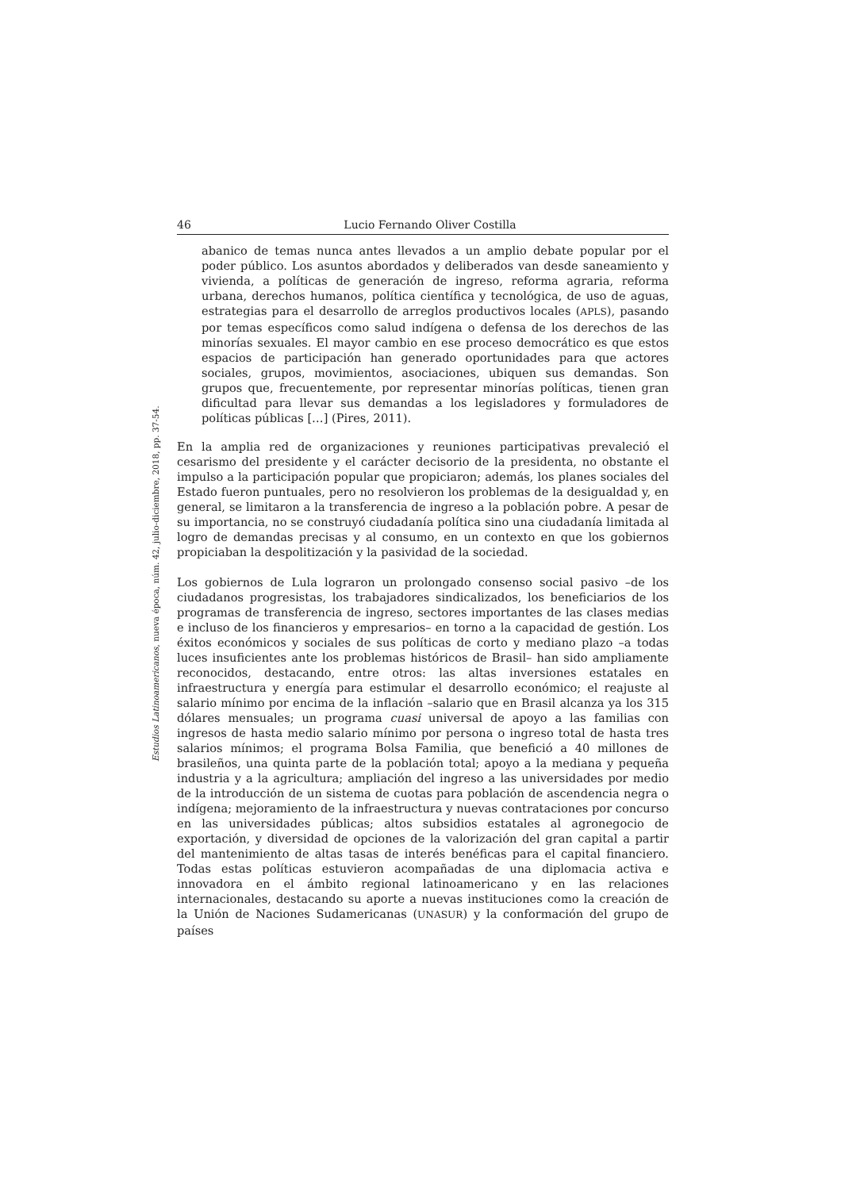Estudios Latinoamericanos, nueva época, núm. 42, julio-diciembre, 2018, pp. 37-54.
46 Lucio Fernando Oliver Costilla
abanico de temas nunca antes llevados a un amplio debate popular por el poder público. Los asuntos abordados y deliberados van desde saneamiento y vivienda, a políticas de generación de ingreso, reforma agraria, reforma urbana, derechos humanos, política científica y tecnológica, de uso de aguas, estrategias para el desarrollo de arreglos productivos locales (APLS), pasando por temas específicos como salud indígena o defensa de los derechos de las minorías sexuales. El mayor cambio en ese proceso democrático es que estos espacios de participación han generado oportunidades para que actores sociales, grupos, movimientos, asociaciones, ubiquen sus demandas. Son grupos que, frecuentemente, por representar minorías políticas, tienen gran dificultad para llevar sus demandas a los legisladores y formuladores de políticas públicas […] (Pires, 2011).
En la amplia red de organizaciones y reuniones participativas prevaleció el cesarismo del presidente y el carácter decisorio de la presidenta, no obstante el impulso a la participación popular que propiciaron; además, los planes sociales del Estado fueron puntuales, pero no resolvieron los problemas de la desigualdad y, en general, se limitaron a la transferencia de ingreso a la población pobre. A pesar de su importancia, no se construyó ciudadanía política sino una ciudadanía limitada al logro de demandas precisas y al consumo, en un contexto en que los gobiernos propiciaban la despolitización y la pasividad de la sociedad.
Los gobiernos de Lula lograron un prolongado consenso social pasivo –de los ciudadanos progresistas, los trabajadores sindicalizados, los beneficiarios de los programas de transferencia de ingreso, sectores importantes de las clases medias e incluso de los financieros y empresarios– en torno a la capacidad de gestión. Los éxitos económicos y sociales de sus políticas de corto y mediano plazo –a todas luces insuficientes ante los problemas históricos de Brasil– han sido ampliamente reconocidos, destacando, entre otros: las altas inversiones estatales en infraestructura y energía para estimular el desarrollo económico; el reajuste al salario mínimo por encima de la inflación –salario que en Brasil alcanza ya los 315 dólares mensuales; un programa cuasi universal de apoyo a las familias con ingresos de hasta medio salario mínimo por persona o ingreso total de hasta tres salarios mínimos; el programa Bolsa Familia, que benefició a 40 millones de brasileños, una quinta parte de la población total; apoyo a la mediana y pequeña industria y a la agricultura; ampliación del ingreso a las universidades por medio de la introducción de un sistema de cuotas para población de ascendencia negra o indígena; mejoramiento de la infraestructura y nuevas contrataciones por concurso en las universidades públicas; altos subsidios estatales al agronegocio de exportación, y diversidad de opciones de la valorización del gran capital a partir del mantenimiento de altas tasas de interés benéficas para el capital financiero. Todas estas políticas estuvieron acompañadas de una diplomacia activa e innovadora en el ámbito regional latinoamericano y en las relaciones internacionales, destacando su aporte a nuevas instituciones como la creación de la Unión de Naciones Sudamericanas (UNASUR) y la conformación del grupo de países